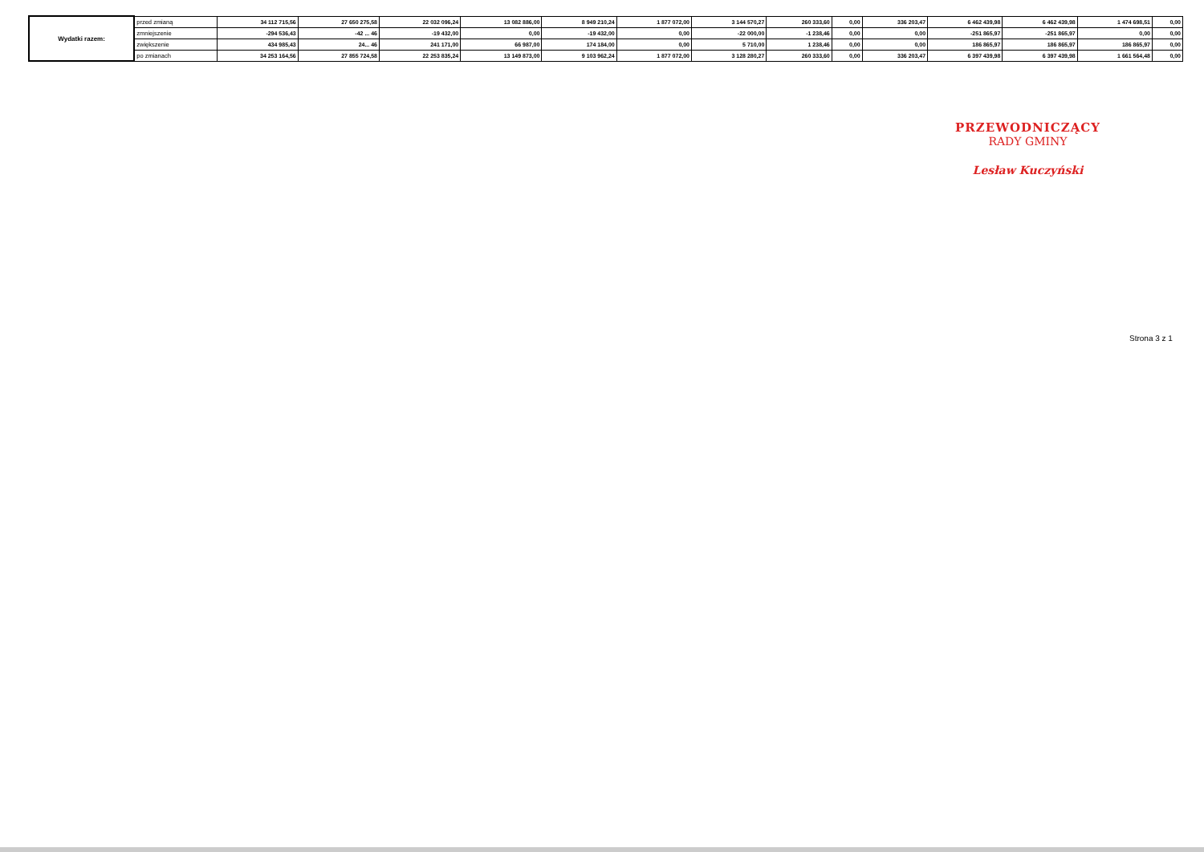| Wydatki razem: | przed zmianą | 34 112 715,56 | 27 650 275,58 | 22 032 096,24 | 13 082 886,00 | 8 949 210,24 | 1 877 072,00 | 3 144 570,27 | 260 333,60 | 0,00 | 336 203,47 | 6 462 439,98 | 6 462 439,98 | 1 474 698,51 | 0,00 |
| | zmniejszenie | -294 536,43 | -42 ... 46 | -19 432,00 | 0,00 | -19 432,00 | 0,00 | -22 000,00 | -1 238,46 | 0,00 | 0,00 | -251 865,97 | -251 865,97 | 0,00 | 0,00 |
| | zwiększenie | 434 985,43 | 24... 46 | 241 171,00 | 66 987,00 | 174 184,00 | 0,00 | 5 710,00 | 1 238,46 | 0,00 | 0,00 | 186 865,97 | 186 865,97 | 186 865,97 | 0,00 |
| | po zmianach | 34 253 164,56 | 27 855 724,58 | 22 253 835,24 | 13 149 873,00 | 9 103 962,24 | 1 877 072,00 | 3 128 280,27 | 260 333,60 | 0,00 | 336 203,47 | 6 397 439,98 | 6 397 439,98 | 1 661 564,48 | 0,00 |
PRZEWODNICZĄCY
RADY GMINY
Lesław Kuczyński
Strona 3 z 1